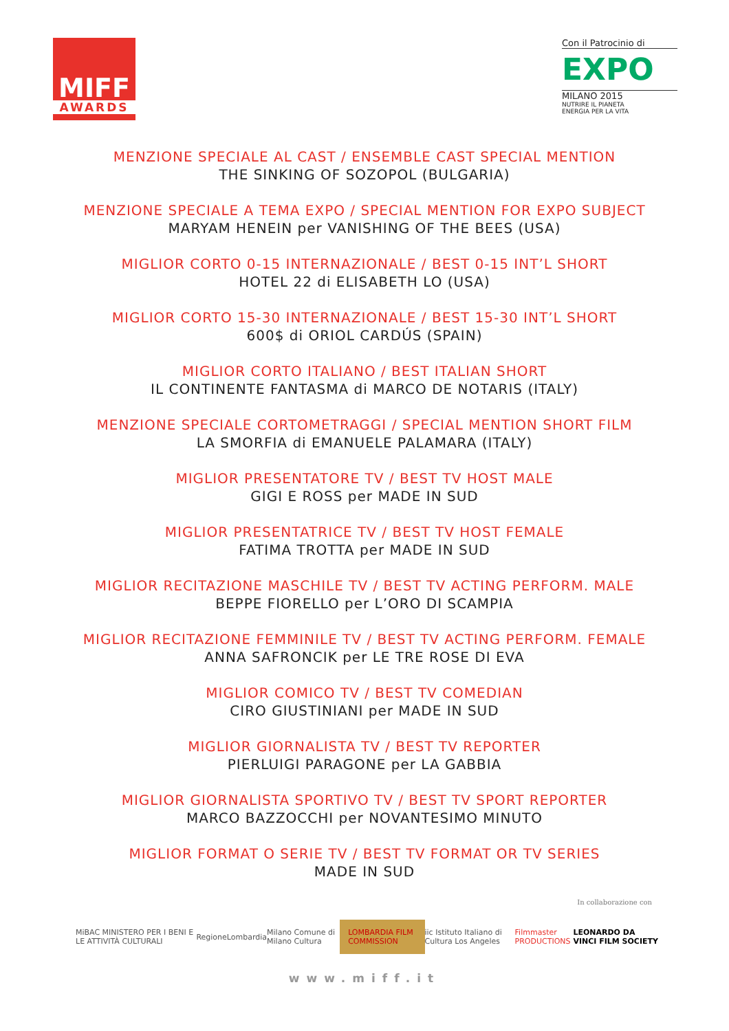MIFF
AWARDS
Con il Patrocinio di
EXPO
MILANO 2015
NUTRIRE IL PIANETA
ENERGIA PER LA VITA
MENZIONE SPECIALE AL CAST / ENSEMBLE CAST SPECIAL MENTION
THE SINKING OF SOZOPOL (BULGARIA)
MENZIONE SPECIALE A TEMA EXPO / SPECIAL MENTION FOR EXPO SUBJECT
MARYAM HENEIN per VANISHING OF THE BEES (USA)
MIGLIOR CORTO 0-15 INTERNAZIONALE / BEST 0-15 INT’L SHORT
HOTEL 22 di ELISABETH LO (USA)
MIGLIOR CORTO 15-30 INTERNAZIONALE / BEST 15-30 INT’L SHORT
600$ di ORIOL CARDÚS (SPAIN)
MIGLIOR CORTO ITALIANO / BEST ITALIAN SHORT
IL CONTINENTE FANTASMA di MARCO DE NOTARIS (ITALY)
MENZIONE SPECIALE CORTOMETRAGGI / SPECIAL MENTION SHORT FILM
LA SMORFIA di EMANUELE PALAMARA (ITALY)
MIGLIOR PRESENTATORE TV / BEST TV HOST MALE
GIGI E ROSS per MADE IN SUD
MIGLIOR PRESENTATRICE TV / BEST TV HOST FEMALE
FATIMA TROTTA per MADE IN SUD
MIGLIOR RECITAZIONE MASCHILE TV / BEST TV ACTING PERFORM. MALE
BEPPE FIORELLO per L’ORO DI SCAMPIA
MIGLIOR RECITAZIONE FEMMINILE TV / BEST TV ACTING PERFORM. FEMALE
ANNA SAFRONCIK per LE TRE ROSE DI EVA
MIGLIOR COMICO TV / BEST TV COMEDIAN
CIRO GIUSTINIANI per MADE IN SUD
MIGLIOR GIORNALISTA TV / BEST TV REPORTER
PIERLUIGI PARAGONE per LA GABBIA
MIGLIOR GIORNALISTA SPORTIVO TV / BEST TV SPORT REPORTER
MARCO BAZZOCCHI per NOVANTESIMO MINUTO
MIGLIOR FORMAT O SERIE TV / BEST TV FORMAT OR TV SERIES
MADE IN SUD
In collaborazione con
MiBAC MINISTERO PER I BENI E LE ATTIVITÀ CULTURALI RegioneLombardia Milano Comune di Milano Cultura LOMBARDIA FILM COMMISSION iic Istituto Italiano di Cultura Los Angeles Filmmaster PRODUCTIONS LEONARDO DA VINCI FILM SOCIETY
www.miff.it